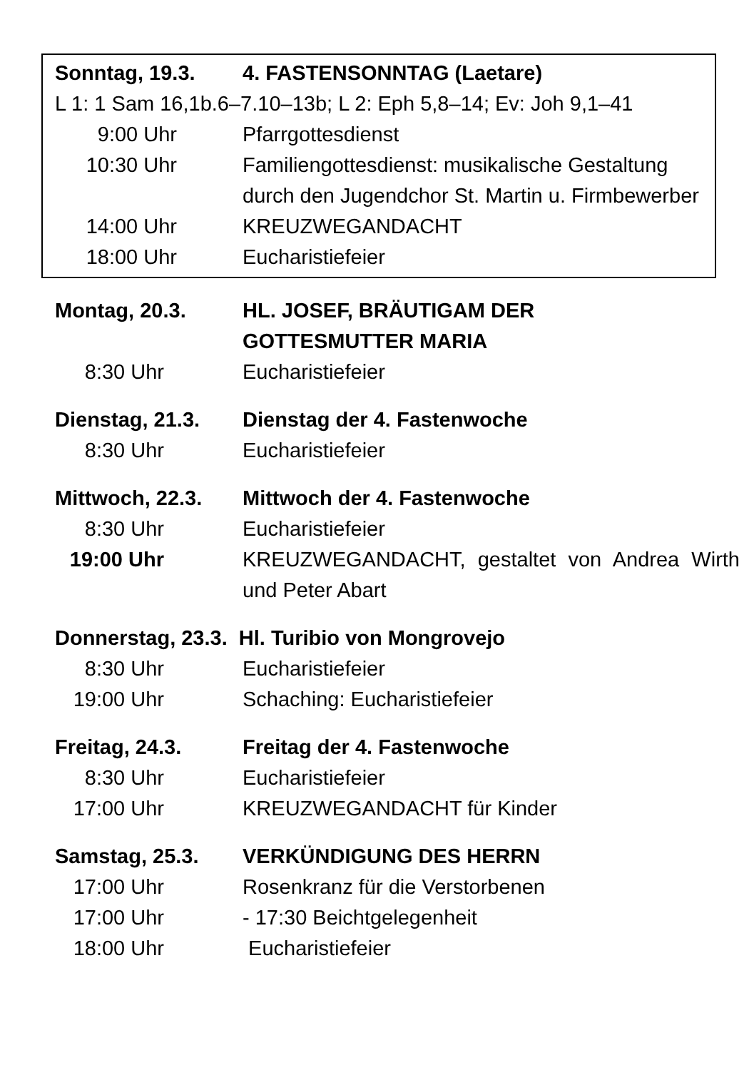Sonntag, 19.3. 4. FASTENSONNTAG (Laetare)
L 1: 1 Sam 16,1b.6–7.10–13b; L 2: Eph 5,8–14; Ev: Joh 9,1–41
9:00 Uhr Pfarrgottesdienst
10:30 Uhr Familiengottesdienst: musikalische Gestaltung durch den Jugendchor St. Martin u. Firmbewerber
14:00 Uhr KREUZWEGANDACHT
18:00 Uhr Eucharistiefeier
Montag, 20.3. HL. JOSEF, BRÄUTIGAM DER
GOTTESMUTTER MARIA
8:30 Uhr Eucharistiefeier
Dienstag, 21.3. Dienstag der 4. Fastenwoche
8:30 Uhr Eucharistiefeier
Mittwoch, 22.3. Mittwoch der 4. Fastenwoche
8:30 Uhr Eucharistiefeier
19:00 Uhr KREUZWEGANDACHT, gestaltet von Andrea Wirth und Peter Abart
Donnerstag, 23.3. Hl. Turibio von Mongrovejo
8:30 Uhr Eucharistiefeier
19:00 Uhr Schaching: Eucharistiefeier
Freitag, 24.3. Freitag der 4. Fastenwoche
8:30 Uhr Eucharistiefeier
17:00 Uhr KREUZWEGANDACHT für Kinder
Samstag, 25.3. VERKÜNDIGUNG DES HERRN
17:00 Uhr Rosenkranz für die Verstorbenen
17:00 Uhr - 17:30 Beichtgelegenheit
18:00 Uhr Eucharistiefeier